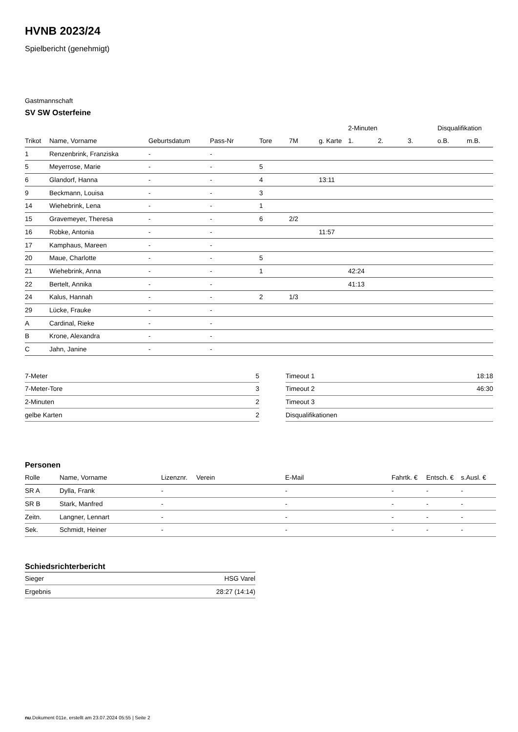HVNB 2023/24
Spielbericht (genehmigt)
Gastmannschaft
SV SW Osterfeine
| | | | | | | | 2-Minuten | | | Disqualifikation | |
| --- | --- | --- | --- | --- | --- | --- | --- | --- | --- | --- | --- |
| Trikot | Name, Vorname | Geburtsdatum | Pass-Nr | Tore | 7M | g. Karte | 1. | 2. | 3. | o.B. | m.B. |
| 1 | Renzenbrink, Franziska | - | - | | | | | | | | |
| 5 | Meyerrose, Marie | - | - | 5 | | | | | | | |
| 6 | Glandorf, Hanna | - | - | 4 | | 13:11 | | | | | |
| 9 | Beckmann, Louisa | - | - | 3 | | | | | | | |
| 14 | Wiehebrink, Lena | - | - | 1 | | | | | | | |
| 15 | Gravemeyer, Theresa | - | - | 6 | 2/2 | | | | | | |
| 16 | Robke, Antonia | - | - | | | 11:57 | | | | | |
| 17 | Kamphaus, Mareen | - | - | | | | | | | | |
| 20 | Maue, Charlotte | - | - | 5 | | | | | | | |
| 21 | Wiehebrink, Anna | - | - | 1 | | | 42:24 | | | | |
| 22 | Bertelt, Annika | - | - | | | | 41:13 | | | | |
| 24 | Kalus, Hannah | - | - | 2 | 1/3 | | | | | | |
| 29 | Lücke, Frauke | - | - | | | | | | | | |
| A | Cardinal, Rieke | - | - | | | | | | | | |
| B | Krone, Alexandra | - | - | | | | | | | | |
| C | Jahn, Janine | - | - | | | | | | | | |
| 7-Meter | 5 |
| 7-Meter-Tore | 3 |
| 2-Minuten | 2 |
| gelbe Karten | 2 |
| Timeout 1 | 18:18 |
| Timeout 2 | 46:30 |
| Timeout 3 | |
| Disqualifikationen | |
Personen
| Rolle | Name, Vorname | Lizenznr. | Verein | E-Mail | Fahrtk. € | Entsch. € | s.Ausl. € |
| --- | --- | --- | --- | --- | --- | --- | --- |
| SR A | Dylla, Frank | - | | - | - | - | - |
| SR B | Stark, Manfred | - | | - | - | - | - |
| Zeitn. | Langner, Lennart | - | | - | - | - | - |
| Sek. | Schmidt, Heiner | - | | - | - | - | - |
Schiedsrichterbericht
| Sieger | HSG Varel |
| Ergebnis | 28:27 (14:14) |
nu.Dokument 011e, erstellt am 23.07.2024 05:55 | Seite 2